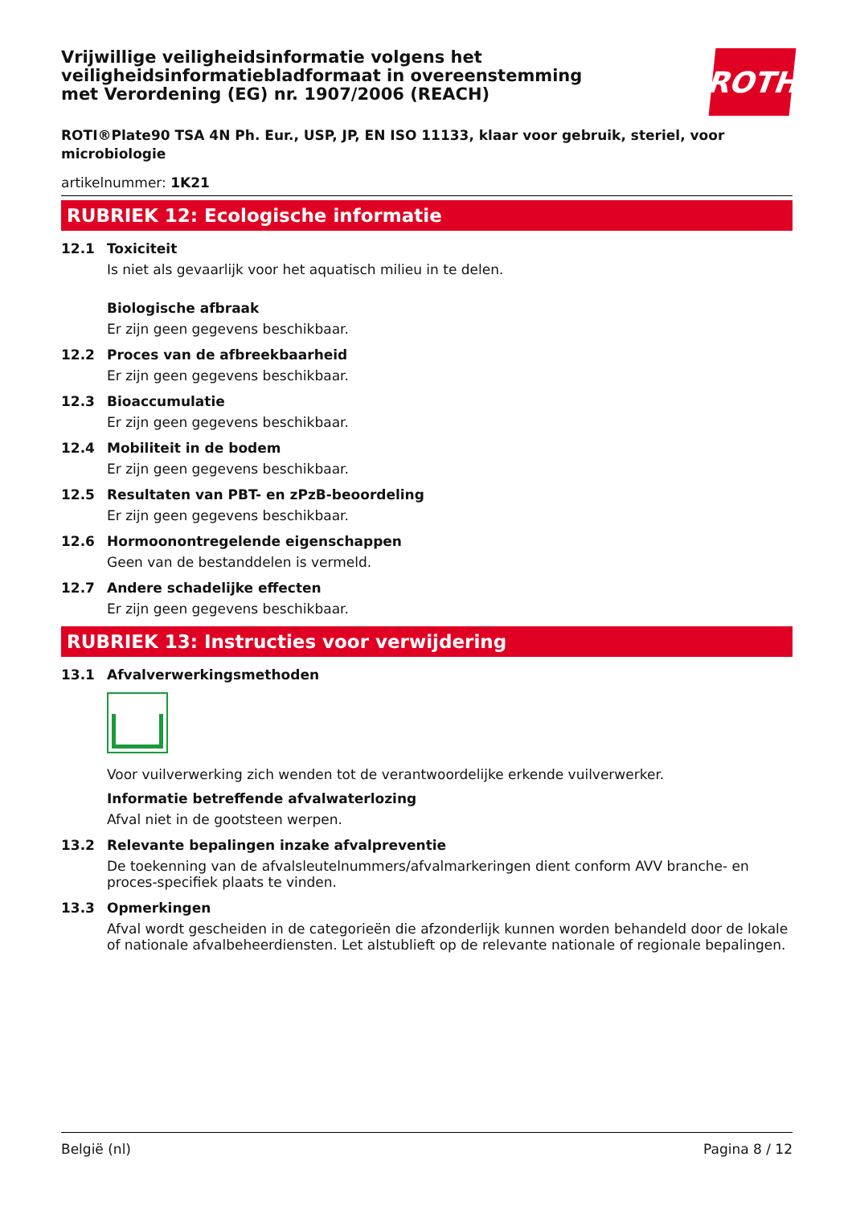ROTH
Vrijwillige veiligheidsinformatie volgens het veiligheidsinformatiebladformaat in overeenstemming met Verordening (EG) nr. 1907/2006 (REACH)
ROTI®Plate90 TSA 4N Ph. Eur., USP, JP, EN ISO 11133, klaar voor gebruik, steriel, voor microbiologie
artikelnummer: 1K21
RUBRIEK 12: Ecologische informatie
12.1 Toxiciteit
Is niet als gevaarlijk voor het aquatisch milieu in te delen.
Biologische afbraak
Er zijn geen gegevens beschikbaar.
12.2 Proces van de afbreekbaarheid
Er zijn geen gegevens beschikbaar.
12.3 Bioaccumulatie
Er zijn geen gegevens beschikbaar.
12.4 Mobiliteit in de bodem
Er zijn geen gegevens beschikbaar.
12.5 Resultaten van PBT- en zPzB-beoordeling
Er zijn geen gegevens beschikbaar.
12.6 Hormoonontregelende eigenschappen
Geen van de bestanddelen is vermeld.
12.7 Andere schadelijke effecten
Er zijn geen gegevens beschikbaar.
RUBRIEK 13: Instructies voor verwijdering
13.1 Afvalverwerkingsmethoden
Voor vuilverwerking zich wenden tot de verantwoordelijke erkende vuilverwerker.
Informatie betreffende afvalwaterlozing
Afval niet in de gootsteen werpen.
13.2 Relevante bepalingen inzake afvalpreventie
De toekenning van de afvalsleutelnummers/afvalmarkeringen dient conform AVV branche- en proces-specifiek plaats te vinden.
13.3 Opmerkingen
Afval wordt gescheiden in de categorieën die afzonderlijk kunnen worden behandeld door de lokale of nationale afvalbeheerdiensten. Let alstublieft op de relevante nationale of regionale bepalingen.
België (nl) Pagina 8 / 12